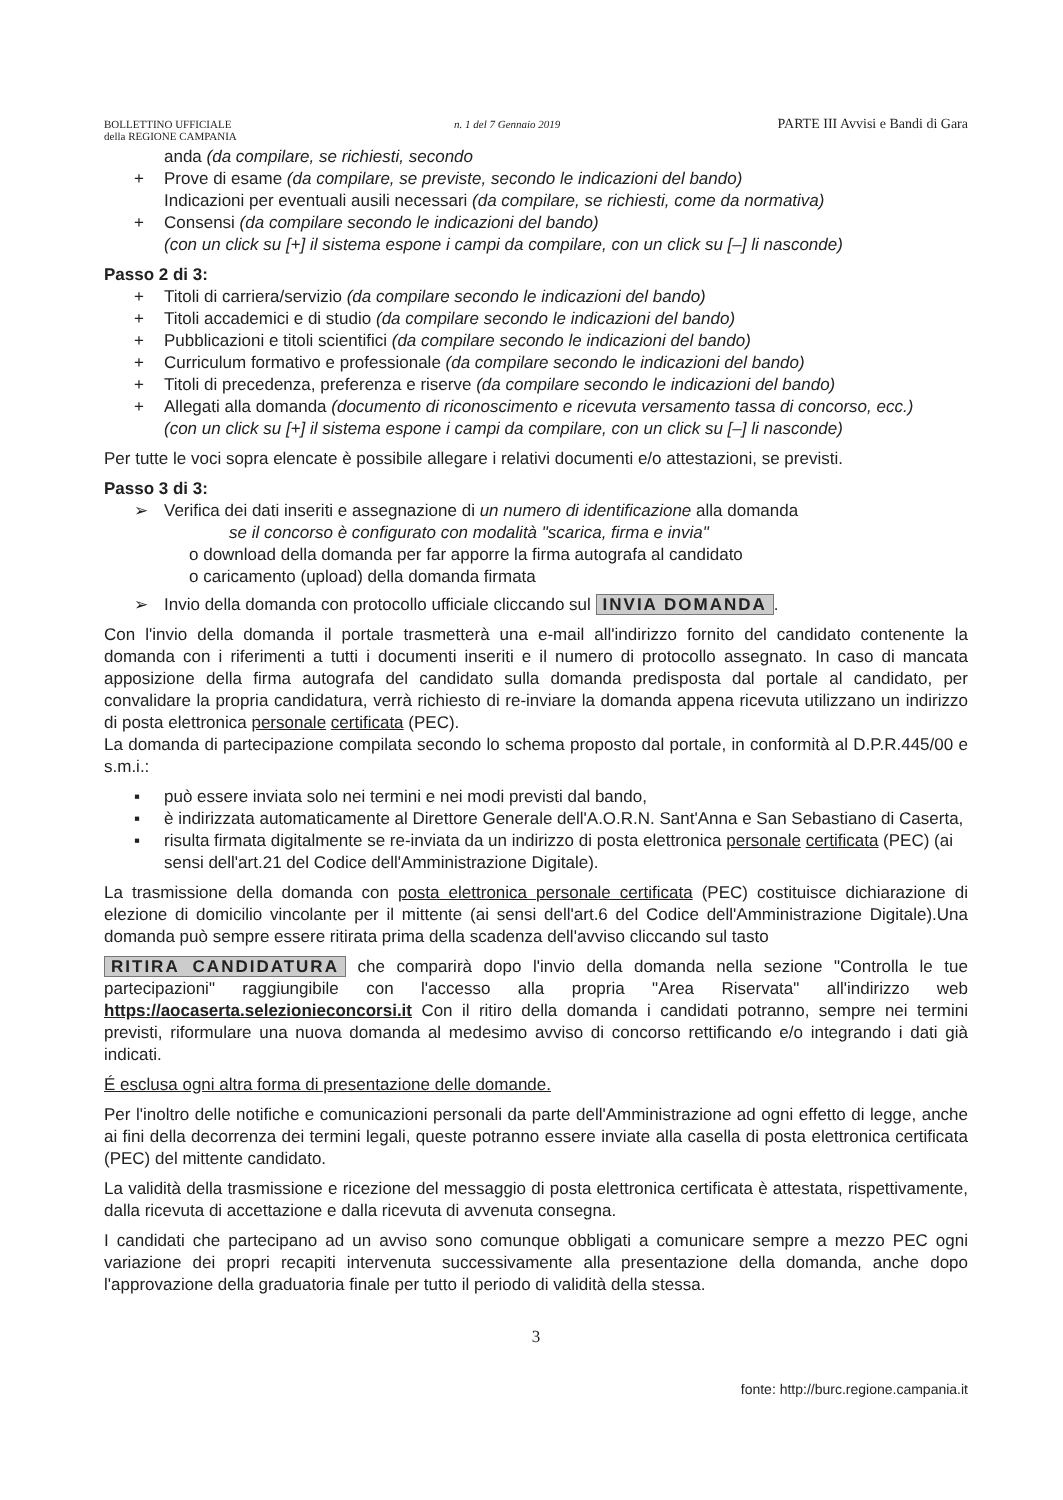BOLLETTINO UFFICIALE
della REGIONE CAMPANIA
n. 1 del 7 Gennaio 2019
PARTE III Avvisi e Bandi di Gara
anda (da compilare, se richiesti, secondo
+ Prove di esame (da compilare, se previste, secondo le indicazioni del bando)
Indicazioni per eventuali ausili necessari (da compilare, se richiesti, come da normativa)
+ Consensi (da compilare secondo le indicazioni del bando)
(con un click su [+] il sistema espone i campi da compilare, con un click su [–] li nasconde)
Passo 2 di 3:
+ Titoli di carriera/servizio (da compilare secondo le indicazioni del bando)
+ Titoli accademici e di studio (da compilare secondo le indicazioni del bando)
+ Pubblicazioni e titoli scientifici (da compilare secondo le indicazioni del bando)
+ Curriculum formativo e professionale (da compilare secondo le indicazioni del bando)
+ Titoli di precedenza, preferenza e riserve (da compilare secondo le indicazioni del bando)
+ Allegati alla domanda (documento di riconoscimento e ricevuta versamento tassa di concorso, ecc.)
(con un click su [+] il sistema espone i campi da compilare, con un click su [–] li nasconde)
Per tutte le voci sopra elencate è possibile allegare i relativi documenti e/o attestazioni, se previsti.
Passo 3 di 3:
➢ Verifica dei dati inseriti e assegnazione di un numero di identificazione alla domanda
se il concorso è configurato con modalità "scarica, firma e invia"
o download della domanda per far apporre la firma autografa al candidato
o caricamento (upload) della domanda firmata
➢ Invio della domanda con protocollo ufficiale cliccando sul INVIA DOMANDA.
Con l'invio della domanda il portale trasmetterà una e-mail all'indirizzo fornito del candidato contenente la domanda con i riferimenti a tutti i documenti inseriti e il numero di protocollo assegnato. In caso di mancata apposizione della firma autografa del candidato sulla domanda predisposta dal portale al candidato, per convalidare la propria candidatura, verrà richiesto di re-inviare la domanda appena ricevuta utilizzano un indirizzo di posta elettronica personale certificata (PEC).
La domanda di partecipazione compilata secondo lo schema proposto dal portale, in conformità al D.P.R.445/00 e s.m.i.:
▪ può essere inviata solo nei termini e nei modi previsti dal bando,
▪ è indirizzata automaticamente al Direttore Generale dell'A.O.R.N. Sant'Anna e San Sebastiano di Caserta,
▪ risulta firmata digitalmente se re-inviata da un indirizzo di posta elettronica personale certificata (PEC) (ai sensi dell'art.21 del Codice dell'Amministrazione Digitale).
La trasmissione della domanda con posta elettronica personale certificata (PEC) costituisce dichiarazione di elezione di domicilio vincolante per il mittente (ai sensi dell'art.6 del Codice dell'Amministrazione Digitale).Una domanda può sempre essere ritirata prima della scadenza dell'avviso cliccando sul tasto
RITIRA CANDIDATURA che comparirà dopo l'invio della domanda nella sezione "Controlla le tue partecipazioni" raggiungibile con l'accesso alla propria "Area Riservata" all'indirizzo web https://aocaserta.selezionieconcorsi.it Con il ritiro della domanda i candidati potranno, sempre nei termini previsti, riformulare una nuova domanda al medesimo avviso di concorso rettificando e/o integrando i dati già indicati.
É esclusa ogni altra forma di presentazione delle domande.
Per l'inoltro delle notifiche e comunicazioni personali da parte dell'Amministrazione ad ogni effetto di legge, anche ai fini della decorrenza dei termini legali, queste potranno essere inviate alla casella di posta elettronica certificata (PEC) del mittente candidato.
La validità della trasmissione e ricezione del messaggio di posta elettronica certificata è attestata, rispettivamente, dalla ricevuta di accettazione e dalla ricevuta di avvenuta consegna.
I candidati che partecipano ad un avviso sono comunque obbligati a comunicare sempre a mezzo PEC ogni variazione dei propri recapiti intervenuta successivamente alla presentazione della domanda, anche dopo l'approvazione della graduatoria finale per tutto il periodo di validità della stessa.
3
fonte: http://burc.regione.campania.it